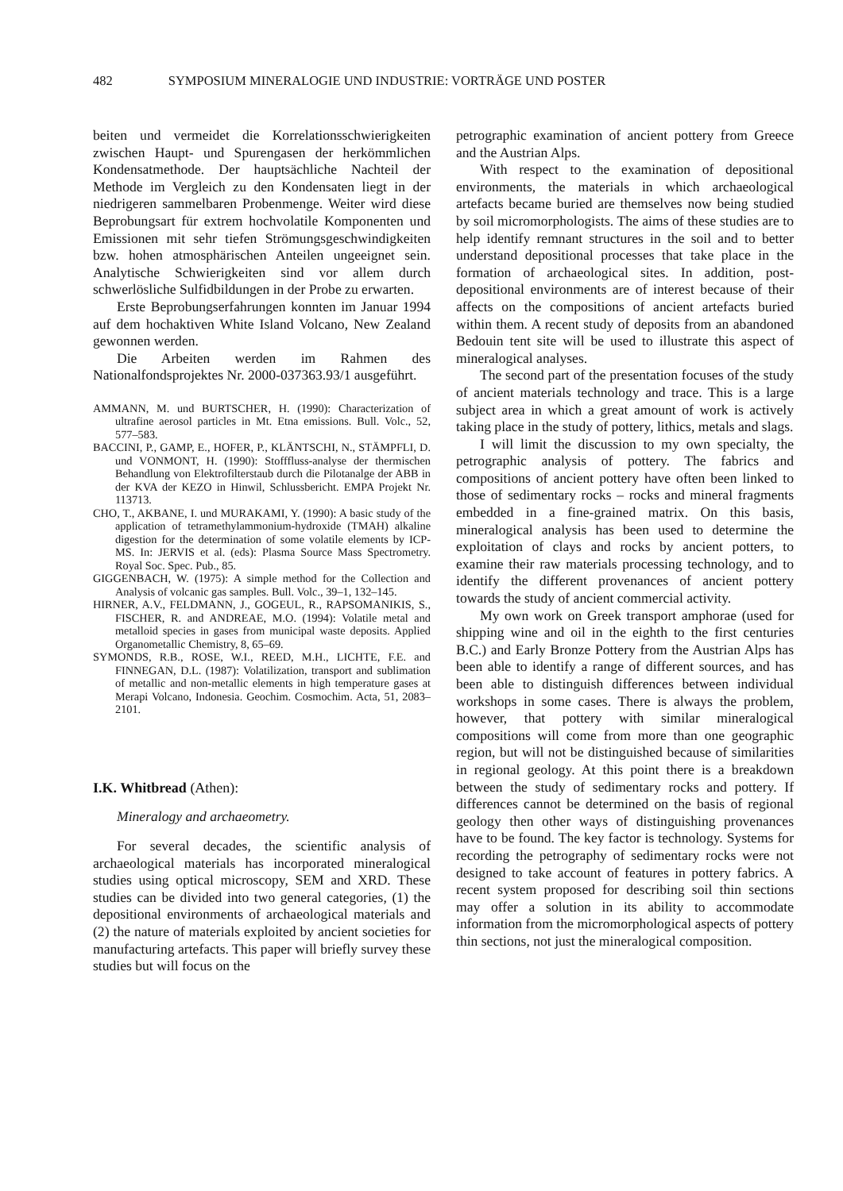482 SYMPOSIUM MINERALOGIE UND INDUSTRIE: VORTRÄGE UND POSTER
beiten und vermeidet die Korrelationsschwierigkeiten zwischen Haupt- und Spurengasen der herkömmlichen Kondensatmethode. Der hauptsächliche Nachteil der Methode im Vergleich zu den Kondensaten liegt in der niedrigeren sammelbaren Probenmenge. Weiter wird diese Beprobungsart für extrem hochvolatile Komponenten und Emissionen mit sehr tiefen Strömungsgeschwindigkeiten bzw. hohen atmosphärischen Anteilen ungeeignet sein. Analytische Schwierigkeiten sind vor allem durch schwerlösliche Sulfidbildungen in der Probe zu erwarten.
Erste Beprobungserfahrungen konnten im Januar 1994 auf dem hochaktiven White Island Volcano, New Zealand gewonnen werden.
Die Arbeiten werden im Rahmen des Nationalfondsprojektes Nr. 2000-037363.93/1 ausgeführt.
AMMANN, M. und BURTSCHER, H. (1990): Characterization of ultrafine aerosol particles in Mt. Etna emissions. Bull. Volc., 52, 577–583.
BACCINI, P., GAMP, E., HOFER, P., KLÄNTSCHI, N., STÄMPFLI, D. und VONMONT, H. (1990): Stofffluss-analyse der thermischen Behandlung von Elektrofilterstaub durch die Pilotanalge der ABB in der KVA der KEZO in Hinwil, Schlussbericht. EMPA Projekt Nr. 113713.
CHO, T., AKBANE, I. und MURAKAMI, Y. (1990): A basic study of the application of tetramethylammonium-hydroxide (TMAH) alkaline digestion for the determination of some volatile elements by ICP-MS. In: JERVIS et al. (eds): Plasma Source Mass Spectrometry. Royal Soc. Spec. Pub., 85.
GIGGENBACH, W. (1975): A simple method for the Collection and Analysis of volcanic gas samples. Bull. Volc., 39–1, 132–145.
HIRNER, A.V., FELDMANN, J., GOGEUL, R., RAPSOMANIKIS, S., FISCHER, R. and ANDREAE, M.O. (1994): Volatile metal and metalloid species in gases from municipal waste deposits. Applied Organometallic Chemistry, 8, 65–69.
SYMONDS, R.B., ROSE, W.I., REED, M.H., LICHTE, F.E. and FINNEGAN, D.L. (1987): Volatilization, transport and sublimation of metallic and non-metallic elements in high temperature gases at Merapi Volcano, Indonesia. Geochim. Cosmochim. Acta, 51, 2083–2101.
I.K. Whitbread (Athen):
Mineralogy and archaeometry.
For several decades, the scientific analysis of archaeological materials has incorporated mineralogical studies using optical microscopy, SEM and XRD. These studies can be divided into two general categories, (1) the depositional environments of archaeological materials and (2) the nature of materials exploited by ancient societies for manufacturing artefacts. This paper will briefly survey these studies but will focus on the
petrographic examination of ancient pottery from Greece and the Austrian Alps.
With respect to the examination of depositional environments, the materials in which archaeological artefacts became buried are themselves now being studied by soil micromorphologists. The aims of these studies are to help identify remnant structures in the soil and to better understand depositional processes that take place in the formation of archaeological sites. In addition, post-depositional environments are of interest because of their affects on the compositions of ancient artefacts buried within them. A recent study of deposits from an abandoned Bedouin tent site will be used to illustrate this aspect of mineralogical analyses.
The second part of the presentation focuses of the study of ancient materials technology and trace. This is a large subject area in which a great amount of work is actively taking place in the study of pottery, lithics, metals and slags.
I will limit the discussion to my own specialty, the petrographic analysis of pottery. The fabrics and compositions of ancient pottery have often been linked to those of sedimentary rocks – rocks and mineral fragments embedded in a fine-grained matrix. On this basis, mineralogical analysis has been used to determine the exploitation of clays and rocks by ancient potters, to examine their raw materials processing technology, and to identify the different provenances of ancient pottery towards the study of ancient commercial activity.
My own work on Greek transport amphorae (used for shipping wine and oil in the eighth to the first centuries B.C.) and Early Bronze Pottery from the Austrian Alps has been able to identify a range of different sources, and has been able to distinguish differences between individual workshops in some cases. There is always the problem, however, that pottery with similar mineralogical compositions will come from more than one geographic region, but will not be distinguished because of similarities in regional geology. At this point there is a breakdown between the study of sedimentary rocks and pottery. If differences cannot be determined on the basis of regional geology then other ways of distinguishing provenances have to be found. The key factor is technology. Systems for recording the petrography of sedimentary rocks were not designed to take account of features in pottery fabrics. A recent system proposed for describing soil thin sections may offer a solution in its ability to accommodate information from the micromorphological aspects of pottery thin sections, not just the mineralogical composition.